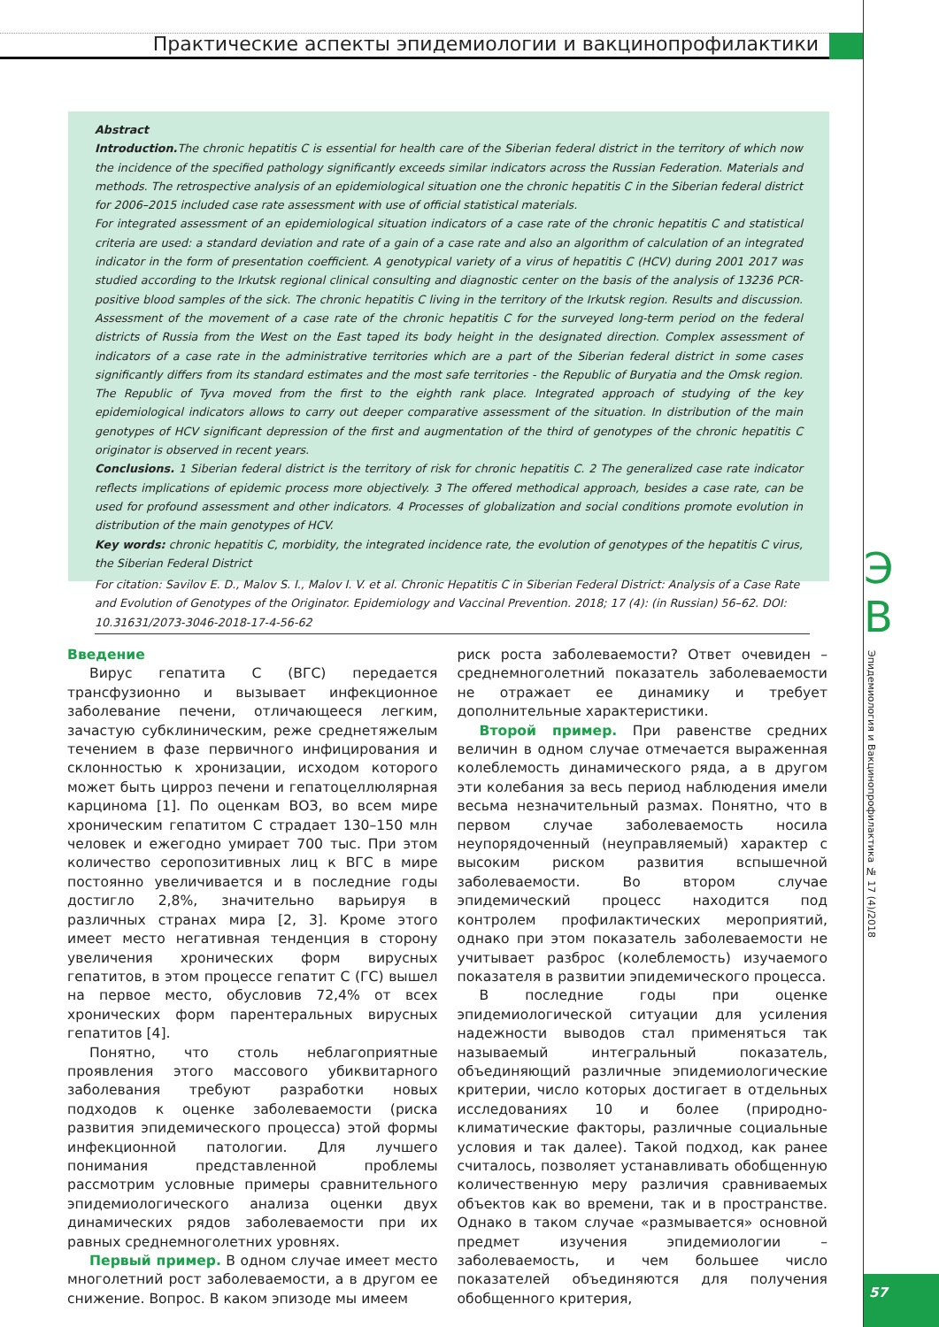Практические аспекты эпидемиологии и вакцинопрофилактики
Э
В
Эпидемиология и Вакцинопрофилактика № 17 (4)/2018
57
Abstract
Introduction. The chronic hepatitis C is essential for health care of the Siberian federal district in the territory of which now the incidence of the specified pathology significantly exceeds similar indicators across the Russian Federation. Materials and methods. The retrospective analysis of an epidemiological situation one the chronic hepatitis C in the Siberian federal district for 2006–2015 included case rate assessment with use of official statistical materials.
For integrated assessment of an epidemiological situation indicators of a case rate of the chronic hepatitis C and statistical criteria are used: a standard deviation and rate of a gain of a case rate and also an algorithm of calculation of an integrated indicator in the form of presentation coefficient. A genotypical variety of a virus of hepatitis C (HCV) during 2001 2017 was studied according to the Irkutsk regional clinical consulting and diagnostic center on the basis of the analysis of 13236 PCR-positive blood samples of the sick. The chronic hepatitis C living in the territory of the Irkutsk region. Results and discussion. Assessment of the movement of a case rate of the chronic hepatitis C for the surveyed long-term period on the federal districts of Russia from the West on the East taped its body height in the designated direction. Complex assessment of indicators of a case rate in the administrative territories which are a part of the Siberian federal district in some cases significantly differs from its standard estimates and the most safe territories - the Republic of Buryatia and the Omsk region. The Republic of Tyva moved from the first to the eighth rank place. Integrated approach of studying of the key epidemiological indicators allows to carry out deeper comparative assessment of the situation. In distribution of the main genotypes of HCV significant depression of the first and augmentation of the third of genotypes of the chronic hepatitis C originator is observed in recent years.
Conclusions. 1 Siberian federal district is the territory of risk for chronic hepatitis C. 2 The generalized case rate indicator reflects implications of epidemic process more objectively. 3 The offered methodical approach, besides a case rate, can be used for profound assessment and other indicators. 4 Processes of globalization and social conditions promote evolution in distribution of the main genotypes of HCV.
Key words: chronic hepatitis C, morbidity, the integrated incidence rate, the evolution of genotypes of the hepatitis C virus, the Siberian Federal District
For citation: Savilov E. D., Malov S. I., Malov I. V. et al. Chronic Hepatitis C in Siberian Federal District: Analysis of a Case Rate and Evolution of Genotypes of the Originator. Epidemiology and Vaccinal Prevention. 2018; 17 (4): (in Russian) 56–62. DOI: 10.31631/2073-3046-2018-17-4-56-62
Введение
Вирус гепатита С (ВГС) передается трансфузионно и вызывает инфекционное заболевание печени, отличающееся легким, зачастую субклиническим, реже среднетяжелым течением в фазе первичного инфицирования и склонностью к хронизации, исходом которого может быть цирроз печени и гепатоцеллюлярная карцинома [1]. По оценкам ВОЗ, во всем мире хроническим гепатитом С страдает 130–150 млн человек и ежегодно умирает 700 тыс. При этом количество серопозитивных лиц к ВГС в мире постоянно увеличивается и в последние годы достигло 2,8%, значительно варьируя в различных странах мира [2, 3]. Кроме этого имеет место негативная тенденция в сторону увеличения хронических форм вирусных гепатитов, в этом процессе гепатит С (ГС) вышел на первое место, обусловив 72,4% от всех хронических форм парентеральных вирусных гепатитов [4].
Понятно, что столь неблагоприятные проявления этого массового убиквитарного заболевания требуют разработки новых подходов к оценке заболеваемости (риска развития эпидемического процесса) этой формы инфекционной патологии. Для лучшего понимания представленной проблемы рассмотрим условные примеры сравнительного эпидемиологического анализа оценки двух динамических рядов заболеваемости при их равных среднемноголетних уровнях.
Первый пример. В одном случае имеет место многолетний рост заболеваемости, а в другом ее снижение. Вопрос. В каком эпизоде мы имеем
риск роста заболеваемости? Ответ очевиден – среднемноголетний показатель заболеваемости не отражает ее динамику и требует дополнительные характеристики.
Второй пример. При равенстве средних величин в одном случае отмечается выраженная колеблемость динамического ряда, а в другом эти колебания за весь период наблюдения имели весьма незначительный размах. Понятно, что в первом случае заболеваемость носила неупорядоченный (неуправляемый) характер с высоким риском развития вспышечной заболеваемости. Во втором случае эпидемический процесс находится под контролем профилактических мероприятий, однако при этом показатель заболеваемости не учитывает разброс (колеблемость) изучаемого показателя в развитии эпидемического процесса.
В последние годы при оценке эпидемиологической ситуации для усиления надежности выводов стал применяться так называемый интегральный показатель, объединяющий различные эпидемиологические критерии, число которых достигает в отдельных исследованиях 10 и более (природно-климатические факторы, различные социальные условия и так далее). Такой подход, как ранее считалось, позволяет устанавливать обобщенную количественную меру различия сравниваемых объектов как во времени, так и в пространстве. Однако в таком случае «размывается» основной предмет изучения эпидемиологии – заболеваемость, и чем большее число показателей объединяются для получения обобщенного критерия,